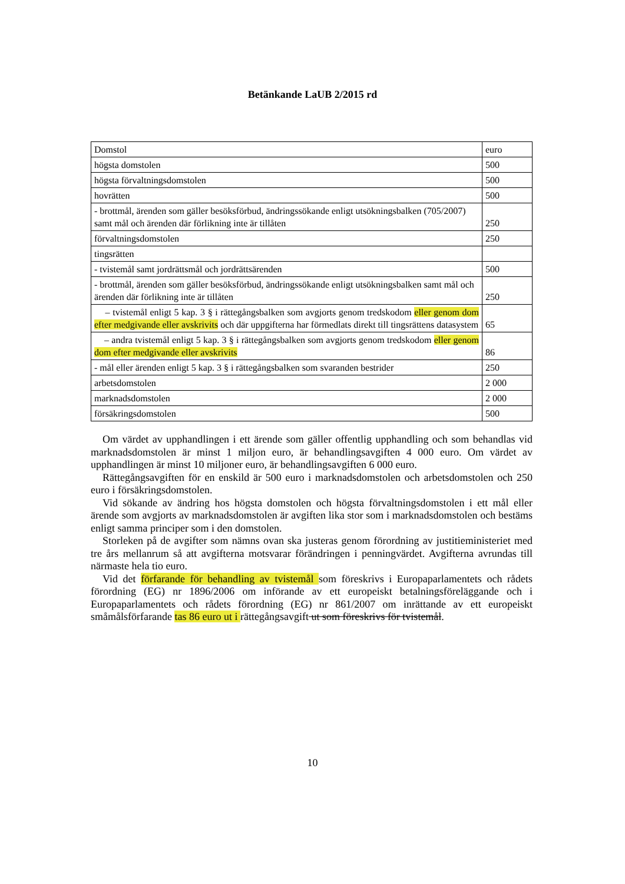Betänkande LaUB 2/2015 rd
| Domstol | euro |
| högsta domstolen | 500 |
| högsta förvaltningsdomstolen | 500 |
| hovrätten | 500 |
| - brottmål, ärenden som gäller besöksförbud, ändringssökande enligt utsökningsbalken (705/2007) samt mål och ärenden där förlikning inte är tillåten | 250 |
| förvaltningsdomstolen | 250 |
| tingsrätten | |
| - tvistemål samt jordrättsmål och jordrättsärenden | 500 |
| - brottmål, ärenden som gäller besöksförbud, ändringssökande enligt utsökningsbalken samt mål och ärenden där förlikning inte är tillåten | 250 |
| – tvistemål enligt 5 kap. 3 § i rättegångsbalken som avgjorts genom tredskodom eller genom dom efter medgivande eller avskrivits och där uppgifterna har förmedlats direkt till tingsrättens datasystem | 65 |
| – andra tvistemål enligt 5 kap. 3 § i rättegångsbalken som avgjorts genom tredskodom eller genom dom efter medgivande eller avskrivits | 86 |
| - mål eller ärenden enligt 5 kap. 3 § i rättegångsbalken som svaranden bestrider | 250 |
| arbetsdomstolen | 2 000 |
| marknadsdomstolen | 2 000 |
| försäkringsdomstolen | 500 |
Om värdet av upphandlingen i ett ärende som gäller offentlig upphandling och som behandlas vid marknadsdomstolen är minst 1 miljon euro, är behandlingsavgiften 4 000 euro. Om värdet av upphandlingen är minst 10 miljoner euro, är behandlingsavgiften 6 000 euro.
Rättegångsavgiften för en enskild är 500 euro i marknadsdomstolen och arbetsdomstolen och 250 euro i försäkringsdomstolen.
Vid sökande av ändring hos högsta domstolen och högsta förvaltningsdomstolen i ett mål eller ärende som avgjorts av marknadsdomstolen är avgiften lika stor som i marknadsdomstolen och bestäms enligt samma principer som i den domstolen.
Storleken på de avgifter som nämns ovan ska justeras genom förordning av justitieministeriet med tre års mellanrum så att avgifterna motsvarar förändringen i penningvärdet. Avgifterna avrundas till närmaste hela tio euro.
Vid det förfarande för behandling av tvistemål som föreskrivs i Europaparlamentets och rådets förordning (EG) nr 1896/2006 om införande av ett europeiskt betalningsföreläggande och i Europaparlamentets och rådets förordning (EG) nr 861/2007 om inrättande av ett europeiskt småmålsförfarande tas 86 euro ut i rättegångsavgift ut som föreskrivs för tvistemål.
10